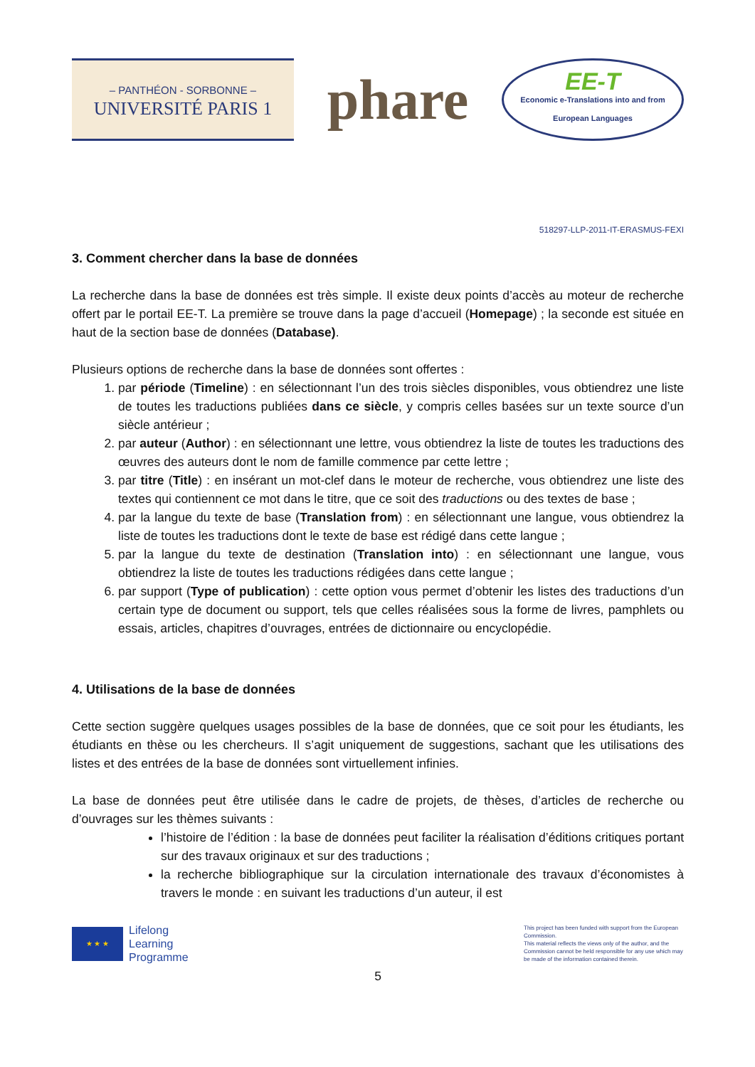– PANTHÉON - SORBONNE –
UNIVERSITÉ PARIS 1
phare
EE-T
Economic e-Translations into and from
European Languages
518297-LLP-2011-IT-ERASMUS-FEXI
3. Comment chercher dans la base de données
La recherche dans la base de données est très simple. Il existe deux points d’accès au moteur de recherche offert par le portail EE-T. La première se trouve dans la page d’accueil (Homepage) ; la seconde est située en haut de la section base de données (Database).
Plusieurs options de recherche dans la base de données sont offertes :
1. par période (Timeline) : en sélectionnant l’un des trois siècles disponibles, vous obtiendrez une liste de toutes les traductions publiées dans ce siècle, y compris celles basées sur un texte source d’un siècle antérieur ;
2. par auteur (Author) : en sélectionnant une lettre, vous obtiendrez la liste de toutes les traductions des œuvres des auteurs dont le nom de famille commence par cette lettre ;
3. par titre (Title) : en insérant un mot-clef dans le moteur de recherche, vous obtiendrez une liste des textes qui contiennent ce mot dans le titre, que ce soit des traductions ou des textes de base ;
4. par la langue du texte de base (Translation from) : en sélectionnant une langue, vous obtiendrez la liste de toutes les traductions dont le texte de base est rédigé dans cette langue ;
5. par la langue du texte de destination (Translation into) : en sélectionnant une langue, vous obtiendrez la liste de toutes les traductions rédigées dans cette langue ;
6. par support (Type of publication) : cette option vous permet d’obtenir les listes des traductions d’un certain type de document ou support, tels que celles réalisées sous la forme de livres, pamphlets ou essais, articles, chapitres d’ouvrages, entrées de dictionnaire ou encyclopédie.
4. Utilisations de la base de données
Cette section suggère quelques usages possibles de la base de données, que ce soit pour les étudiants, les étudiants en thèse ou les chercheurs. Il s’agit uniquement de suggestions, sachant que les utilisations des listes et des entrées de la base de données sont virtuellement infinies.
La base de données peut être utilisée dans le cadre de projets, de thèses, d’articles de recherche ou d’ouvrages sur les thèmes suivants :
l’histoire de l’édition : la base de données peut faciliter la réalisation d’éditions critiques portant sur des travaux originaux et sur des traductions ;
la recherche bibliographique sur la circulation internationale des travaux d’économistes à travers le monde : en suivant les traductions d’un auteur, il est
★ ★ ★
Lifelong
Learning
Programme
This project has been funded with support from the European Commission.
This material reflects the views only of the author, and the Commission cannot be held responsible for any use which may be made of the information contained therein.
5